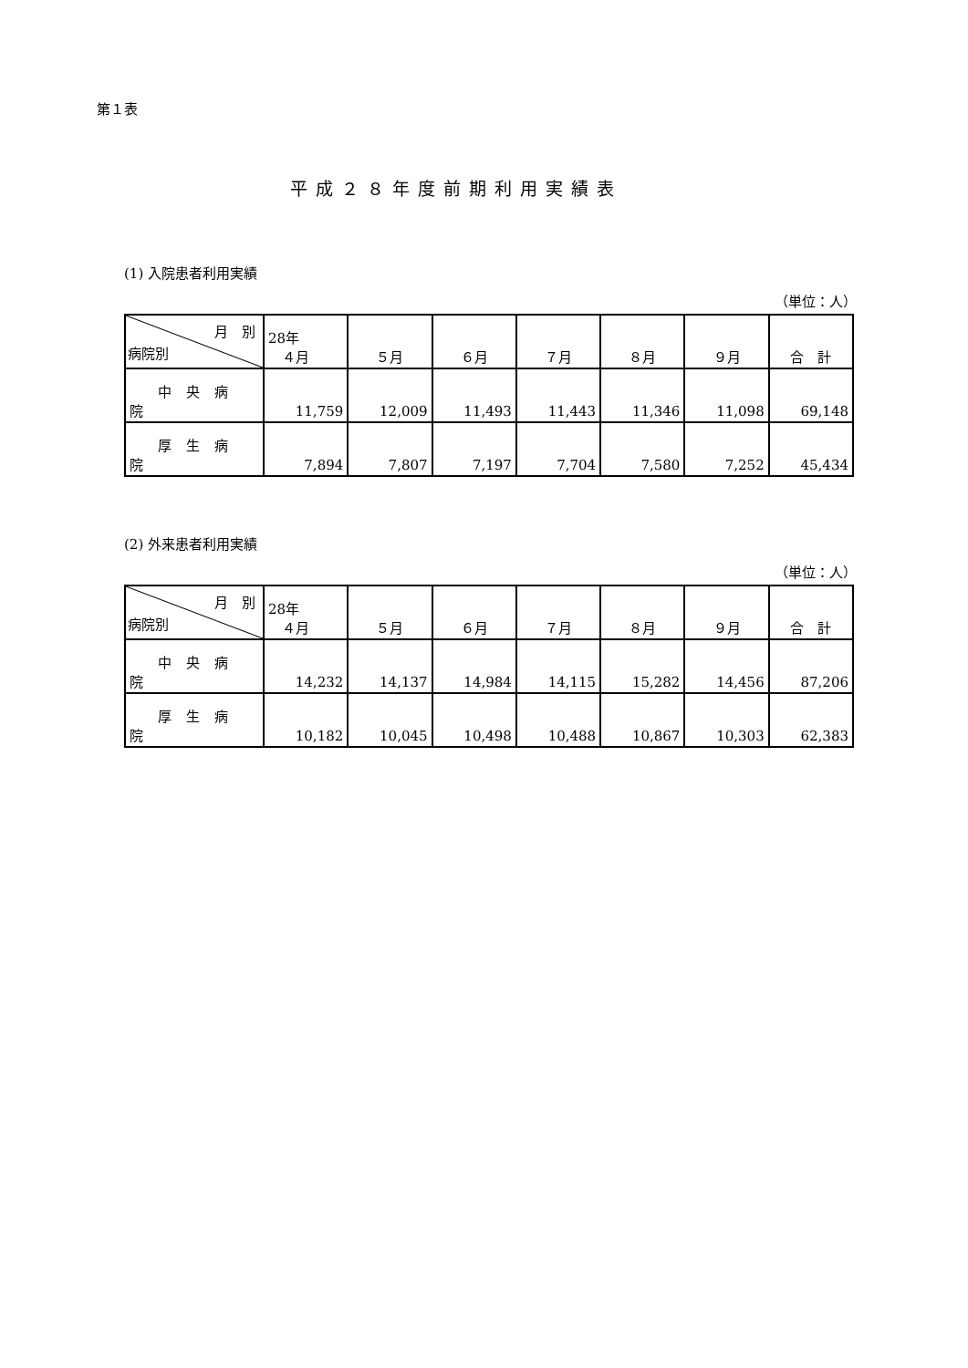第１表
平成２８年度前期利用実績表
(1) 入院患者利用実績
（単位：人）
| 月 別 病院別 | 28年 ４月 | ５月 | ６月 | ７月 | ８月 | ９月 | 合 計 |
| --- | --- | --- | --- | --- | --- | --- | --- |
| 中央病院 | 11,759 | 12,009 | 11,493 | 11,443 | 11,346 | 11,098 | 69,148 |
| 厚生病院 | 7,894 | 7,807 | 7,197 | 7,704 | 7,580 | 7,252 | 45,434 |
(2) 外来患者利用実績
（単位：人）
| 月 別 病院別 | 28年 ４月 | ５月 | ６月 | ７月 | ８月 | ９月 | 合 計 |
| --- | --- | --- | --- | --- | --- | --- | --- |
| 中央病院 | 14,232 | 14,137 | 14,984 | 14,115 | 15,282 | 14,456 | 87,206 |
| 厚生病院 | 10,182 | 10,045 | 10,498 | 10,488 | 10,867 | 10,303 | 62,383 |